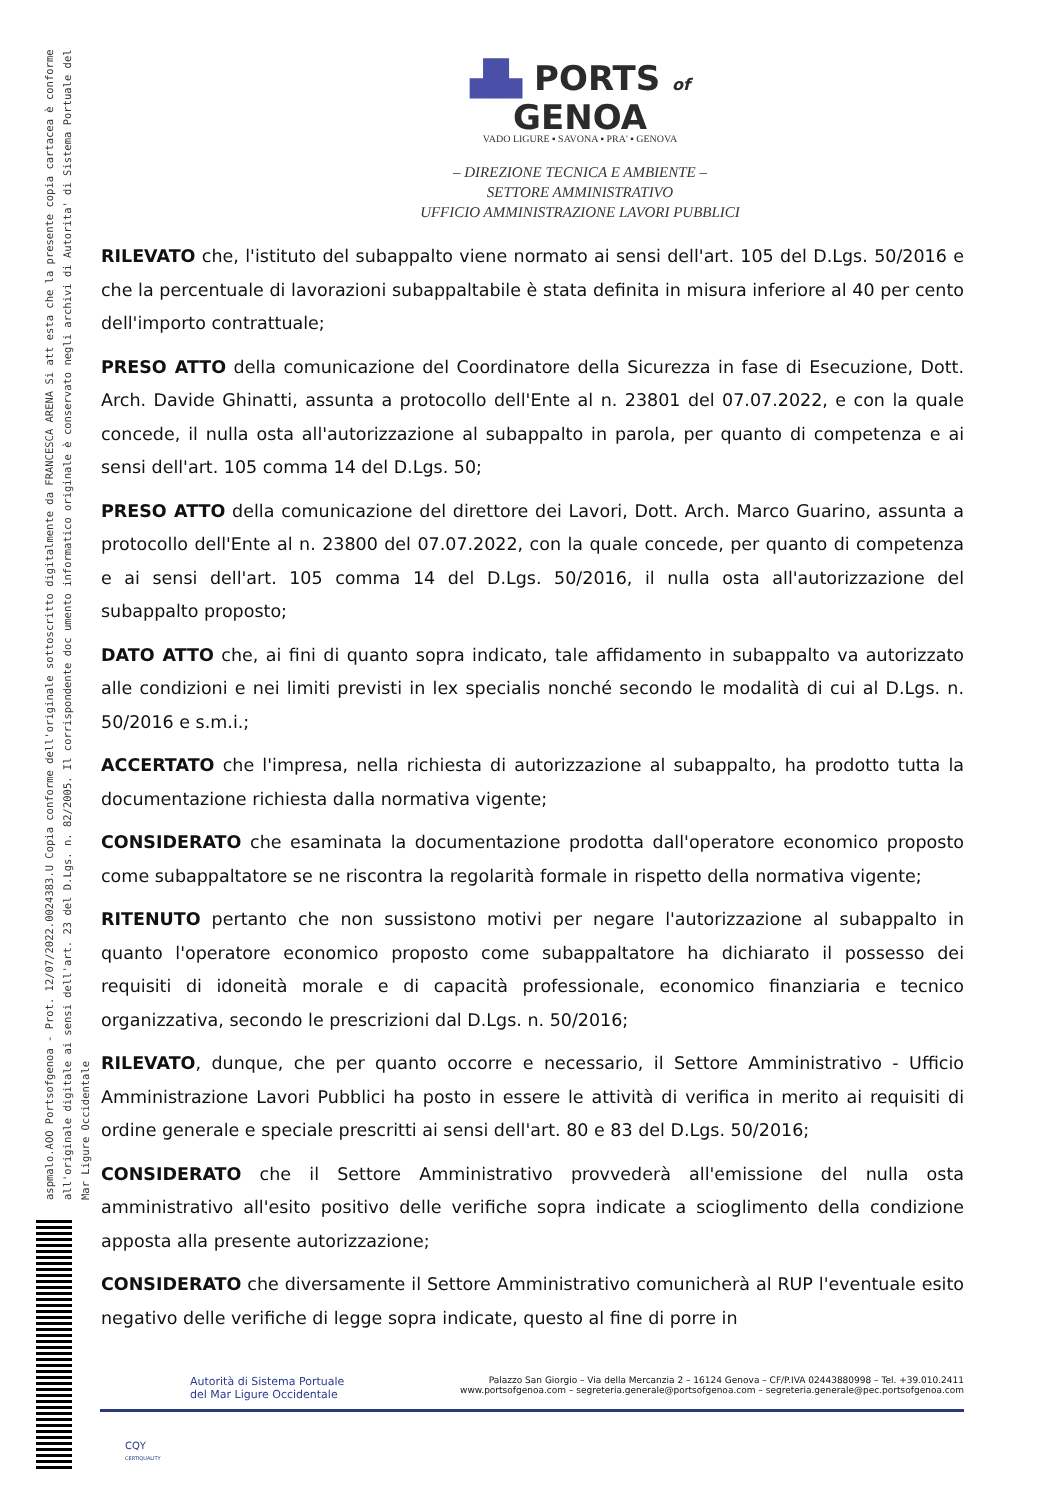aspmalo.AOO Portsofgenoa - Prot. 12/07/2022.0024383.U Copia conforme dell'originale sottoscritto digitalmente da FRANCESCA ARENA Si att esta che la presente copia cartacea è conforme all'originale digitale ai sensi dell'art. 23 del D.Lgs. n. 82/2005. Il corrispondente doc umento informatico originale è conservato negli archivi di Autorita' di Sistema Portuale del Mar Ligure Occidentale
▟▙ PORTS of
GENOA
VADO LIGURE ▪ SAVONA ▪ PRA' ▪ GENOVA
– DIREZIONE TECNICA E AMBIENTE –
SETTORE AMMINISTRATIVO
UFFICIO AMMINISTRAZIONE LAVORI PUBBLICI
RILEVATO che, l'istituto del subappalto viene normato ai sensi dell'art. 105 del D.Lgs. 50/2016 e che la percentuale di lavorazioni subappaltabile è stata definita in misura inferiore al 40 per cento dell'importo contrattuale;
PRESO ATTO della comunicazione del Coordinatore della Sicurezza in fase di Esecuzione, Dott. Arch. Davide Ghinatti, assunta a protocollo dell'Ente al n. 23801 del 07.07.2022, e con la quale concede, il nulla osta all'autorizzazione al subappalto in parola, per quanto di competenza e ai sensi dell'art. 105 comma 14 del D.Lgs. 50;
PRESO ATTO della comunicazione del direttore dei Lavori, Dott. Arch. Marco Guarino, assunta a protocollo dell'Ente al n. 23800 del 07.07.2022, con la quale concede, per quanto di competenza e ai sensi dell'art. 105 comma 14 del D.Lgs. 50/2016, il nulla osta all'autorizzazione del subappalto proposto;
DATO ATTO che, ai fini di quanto sopra indicato, tale affidamento in subappalto va autorizzato alle condizioni e nei limiti previsti in lex specialis nonché secondo le modalità di cui al D.Lgs. n. 50/2016 e s.m.i.;
ACCERTATO che l'impresa, nella richiesta di autorizzazione al subappalto, ha prodotto tutta la documentazione richiesta dalla normativa vigente;
CONSIDERATO che esaminata la documentazione prodotta dall'operatore economico proposto come subappaltatore se ne riscontra la regolarità formale in rispetto della normativa vigente;
RITENUTO pertanto che non sussistono motivi per negare l'autorizzazione al subappalto in quanto l'operatore economico proposto come subappaltatore ha dichiarato il possesso dei requisiti di idoneità morale e di capacità professionale, economico finanziaria e tecnico organizzativa, secondo le prescrizioni dal D.Lgs. n. 50/2016;
RILEVATO, dunque, che per quanto occorre e necessario, il Settore Amministrativo - Ufficio Amministrazione Lavori Pubblici ha posto in essere le attività di verifica in merito ai requisiti di ordine generale e speciale prescritti ai sensi dell'art. 80 e 83 del D.Lgs. 50/2016;
CONSIDERATO che il Settore Amministrativo provvederà all'emissione del nulla osta amministrativo all'esito positivo delle verifiche sopra indicate a scioglimento della condizione apposta alla presente autorizzazione;
CONSIDERATO che diversamente il Settore Amministrativo comunicherà al RUP l'eventuale esito negativo delle verifiche di legge sopra indicate, questo al fine di porre in
Autorità di Sistema Portuale
del Mar Ligure Occidentale
Palazzo San Giorgio – Via della Mercanzia 2 – 16124 Genova – CF/P.IVA 02443880998 – Tel. +39.010.2411
www.portsofgenoa.com – segreteria.generale@portsofgenoa.com – segreteria.generale@pec.portsofgenoa.com
CQY
CERTIQUALITY